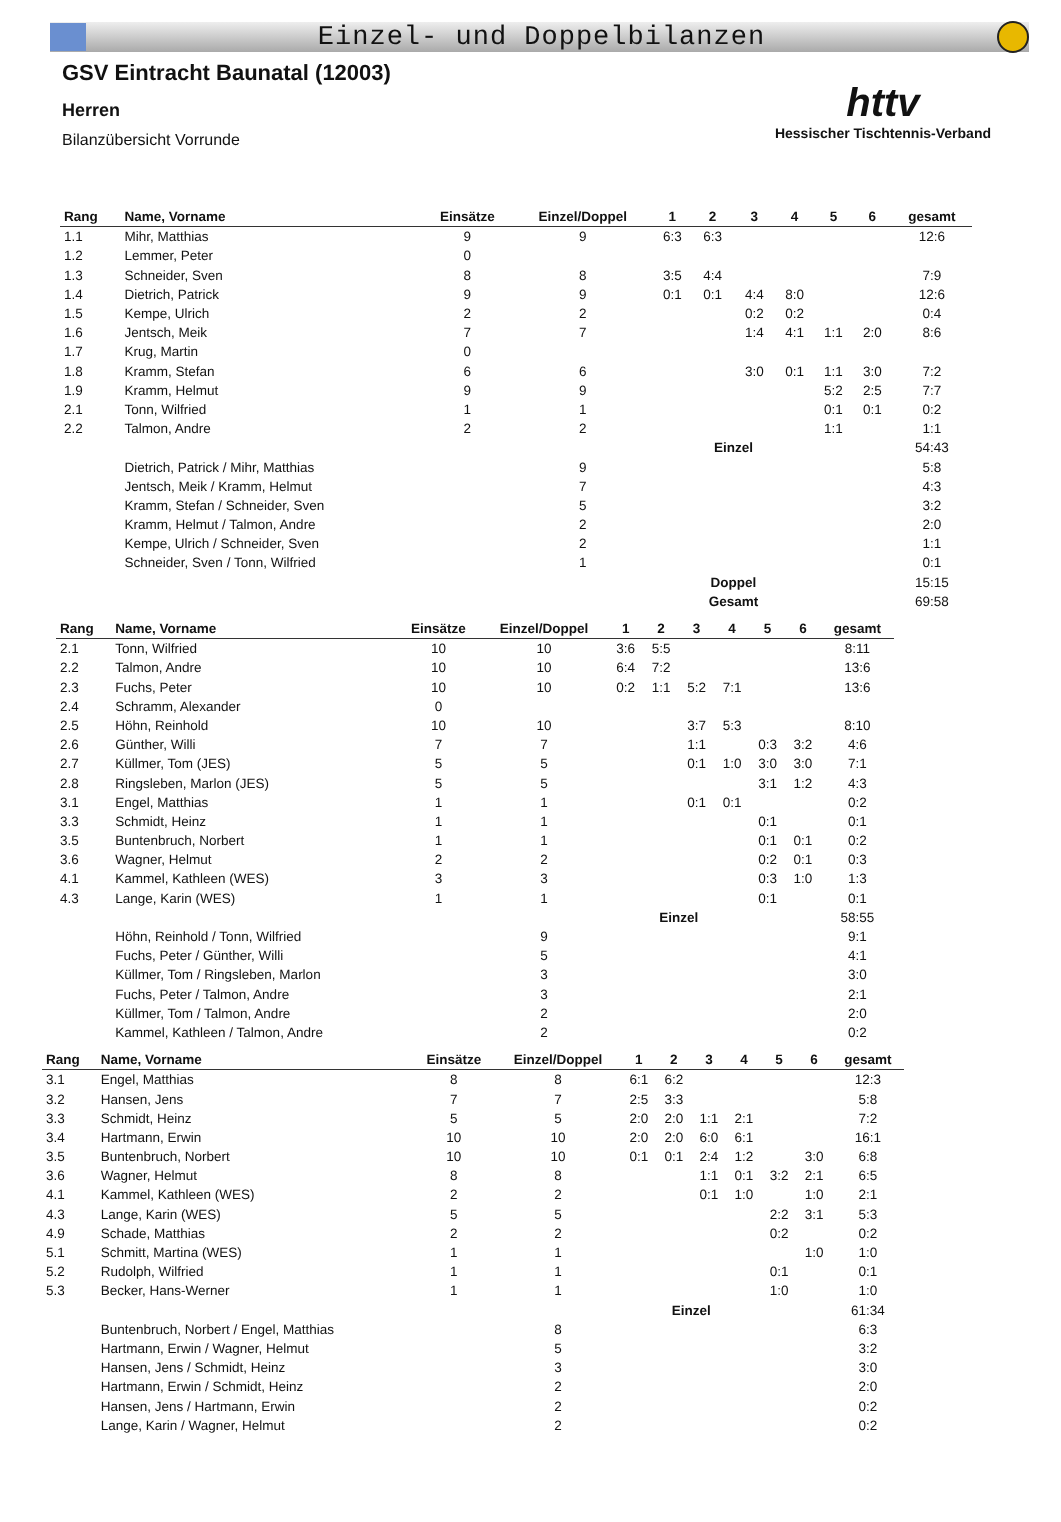Einzel- und Doppelbilanzen
GSV Eintracht Baunatal (12003)
Herren
Bilanzübersicht Vorrunde
httv
Hessischer Tischtennis-Verband
| Rang | Name, Vorname | Einsätze | Einzel/Doppel | 1 | 2 | 3 | 4 | 5 | 6 | gesamt |
| --- | --- | --- | --- | --- | --- | --- | --- | --- | --- | --- |
| 1.1 | Mihr, Matthias | 9 | 9 | 6:3 | 6:3 | | | | | 12:6 |
| 1.2 | Lemmer, Peter | 0 | | | | | | | | |
| 1.3 | Schneider, Sven | 8 | 8 | 3:5 | 4:4 | | | | | 7:9 |
| 1.4 | Dietrich, Patrick | 9 | 9 | 0:1 | 0:1 | 4:4 | 8:0 | | | 12:6 |
| 1.5 | Kempe, Ulrich | 2 | 2 | | | 0:2 | 0:2 | | | 0:4 |
| 1.6 | Jentsch, Meik | 7 | 7 | | | 1:4 | 4:1 | 1:1 | 2:0 | 8:6 |
| 1.7 | Krug, Martin | 0 | | | | | | | | |
| 1.8 | Kramm, Stefan | 6 | 6 | | | 3:0 | 0:1 | 1:1 | 3:0 | 7:2 |
| 1.9 | Kramm, Helmut | 9 | 9 | | | | | 5:2 | 2:5 | 7:7 |
| 2.1 | Tonn, Wilfried | 1 | 1 | | | | | 0:1 | 0:1 | 0:2 |
| 2.2 | Talmon, Andre | 2 | 2 | | | | | 1:1 | | 1:1 |
| | | | | | Einzel | | | | | 54:43 |
| | Dietrich, Patrick / Mihr, Matthias | | 9 | | | | | | | 5:8 |
| | Jentsch, Meik / Kramm, Helmut | | 7 | | | | | | | 4:3 |
| | Kramm, Stefan / Schneider, Sven | | 5 | | | | | | | 3:2 |
| | Kramm, Helmut / Talmon, Andre | | 2 | | | | | | | 2:0 |
| | Kempe, Ulrich / Schneider, Sven | | 2 | | | | | | | 1:1 |
| | Schneider, Sven / Tonn, Wilfried | | 1 | | | | | | | 0:1 |
| | | | | | Doppel | | | | | 15:15 |
| | | | | | Gesamt | | | | | 69:58 |
| Rang | Name, Vorname | Einsätze | Einzel/Doppel | 1 | 2 | 3 | 4 | 5 | 6 | gesamt |
| --- | --- | --- | --- | --- | --- | --- | --- | --- | --- | --- |
| 2.1 | Tonn, Wilfried | 10 | 10 | 3:6 | 5:5 | | | | | 8:11 |
| 2.2 | Talmon, Andre | 10 | 10 | 6:4 | 7:2 | | | | | 13:6 |
| 2.3 | Fuchs, Peter | 10 | 10 | 0:2 | 1:1 | 5:2 | 7:1 | | | 13:6 |
| 2.4 | Schramm, Alexander | 0 | | | | | | | | |
| 2.5 | Höhn, Reinhold | 10 | 10 | | | 3:7 | 5:3 | | | 8:10 |
| 2.6 | Günther, Willi | 7 | 7 | | | 1:1 | | 0:3 | 3:2 | 4:6 |
| 2.7 | Küllmer, Tom (JES) | 5 | 5 | | | 0:1 | 1:0 | 3:0 | 3:0 | 7:1 |
| 2.8 | Ringsleben, Marlon (JES) | 5 | 5 | | | | | 3:1 | 1:2 | 4:3 |
| 3.1 | Engel, Matthias | 1 | 1 | | | 0:1 | 0:1 | | | 0:2 |
| 3.3 | Schmidt, Heinz | 1 | 1 | | | | | 0:1 | | 0:1 |
| 3.5 | Buntenbruch, Norbert | 1 | 1 | | | | | 0:1 | 0:1 | 0:2 |
| 3.6 | Wagner, Helmut | 2 | 2 | | | | | 0:2 | 0:1 | 0:3 |
| 4.1 | Kammel, Kathleen (WES) | 3 | 3 | | | | | 0:3 | 1:0 | 1:3 |
| 4.3 | Lange, Karin (WES) | 1 | 1 | | | | | 0:1 | | 0:1 |
| | | | | | Einzel | | | | | 58:55 |
| | Höhn, Reinhold / Tonn, Wilfried | | 9 | | | | | | | 9:1 |
| | Fuchs, Peter / Günther, Willi | | 5 | | | | | | | 4:1 |
| | Küllmer, Tom / Ringsleben, Marlon | | 3 | | | | | | | 3:0 |
| | Fuchs, Peter / Talmon, Andre | | 3 | | | | | | | 2:1 |
| | Küllmer, Tom / Talmon, Andre | | 2 | | | | | | | 2:0 |
| | Kammel, Kathleen / Talmon, Andre | | 2 | | | | | | | 0:2 |
| Rang | Name, Vorname | Einsätze | Einzel/Doppel | 1 | 2 | 3 | 4 | 5 | 6 | gesamt |
| --- | --- | --- | --- | --- | --- | --- | --- | --- | --- | --- |
| 3.1 | Engel, Matthias | 8 | 8 | 6:1 | 6:2 | | | | | 12:3 |
| 3.2 | Hansen, Jens | 7 | 7 | 2:5 | 3:3 | | | | | 5:8 |
| 3.3 | Schmidt, Heinz | 5 | 5 | 2:0 | 2:0 | 1:1 | 2:1 | | | 7:2 |
| 3.4 | Hartmann, Erwin | 10 | 10 | 2:0 | 2:0 | 6:0 | 6:1 | | | 16:1 |
| 3.5 | Buntenbruch, Norbert | 10 | 10 | 0:1 | 0:1 | 2:4 | 1:2 | | 3:0 | 6:8 |
| 3.6 | Wagner, Helmut | 8 | 8 | | | 1:1 | 0:1 | 3:2 | 2:1 | 6:5 |
| 4.1 | Kammel, Kathleen (WES) | 2 | 2 | | | 0:1 | 1:0 | | 1:0 | 2:1 |
| 4.3 | Lange, Karin (WES) | 5 | 5 | | | | | 2:2 | 3:1 | 5:3 |
| 4.9 | Schade, Matthias | 2 | 2 | | | | | 0:2 | | 0:2 |
| 5.1 | Schmitt, Martina (WES) | 1 | 1 | | | | | | 1:0 | 1:0 |
| 5.2 | Rudolph, Wilfried | 1 | 1 | | | | | 0:1 | | 0:1 |
| 5.3 | Becker, Hans-Werner | 1 | 1 | | | | | 1:0 | | 1:0 |
| | | | | | Einzel | | | | | 61:34 |
| | Buntenbruch, Norbert / Engel, Matthias | | 8 | | | | | | | 6:3 |
| | Hartmann, Erwin / Wagner, Helmut | | 5 | | | | | | | 3:2 |
| | Hansen, Jens / Schmidt, Heinz | | 3 | | | | | | | 3:0 |
| | Hartmann, Erwin / Schmidt, Heinz | | 2 | | | | | | | 2:0 |
| | Hansen, Jens / Hartmann, Erwin | | 2 | | | | | | | 0:2 |
| | Lange, Karin / Wagner, Helmut | | 2 | | | | | | | 0:2 |